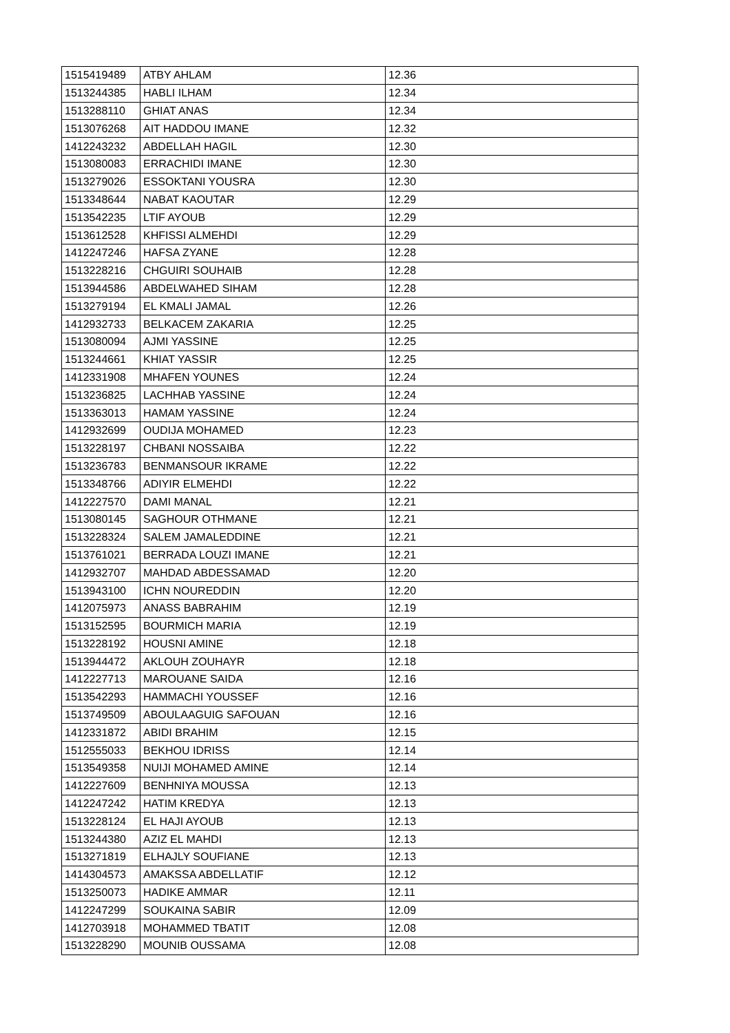| 1515419489 | ATBY AHLAM | 12.36 |
| 1513244385 | HABLI ILHAM | 12.34 |
| 1513288110 | GHIAT ANAS | 12.34 |
| 1513076268 | AIT HADDOU IMANE | 12.32 |
| 1412243232 | ABDELLAH HAGIL | 12.30 |
| 1513080083 | ERRACHIDI IMANE | 12.30 |
| 1513279026 | ESSOKTANI YOUSRA | 12.30 |
| 1513348644 | NABAT KAOUTAR | 12.29 |
| 1513542235 | LTIF AYOUB | 12.29 |
| 1513612528 | KHFISSI ALMEHDI | 12.29 |
| 1412247246 | HAFSA ZYANE | 12.28 |
| 1513228216 | CHGUIRI SOUHAIB | 12.28 |
| 1513944586 | ABDELWAHED SIHAM | 12.28 |
| 1513279194 | EL KMALI JAMAL | 12.26 |
| 1412932733 | BELKACEM ZAKARIA | 12.25 |
| 1513080094 | AJMI YASSINE | 12.25 |
| 1513244661 | KHIAT YASSIR | 12.25 |
| 1412331908 | MHAFEN YOUNES | 12.24 |
| 1513236825 | LACHHAB YASSINE | 12.24 |
| 1513363013 | HAMAM YASSINE | 12.24 |
| 1412932699 | OUDIJA MOHAMED | 12.23 |
| 1513228197 | CHBANI NOSSAIBA | 12.22 |
| 1513236783 | BENMANSOUR IKRAME | 12.22 |
| 1513348766 | ADIYIR ELMEHDI | 12.22 |
| 1412227570 | DAMI MANAL | 12.21 |
| 1513080145 | SAGHOUR OTHMANE | 12.21 |
| 1513228324 | SALEM JAMALEDDINE | 12.21 |
| 1513761021 | BERRADA LOUZI IMANE | 12.21 |
| 1412932707 | MAHDAD ABDESSAMAD | 12.20 |
| 1513943100 | ICHN NOUREDDIN | 12.20 |
| 1412075973 | ANASS BABRAHIM | 12.19 |
| 1513152595 | BOURMICH MARIA | 12.19 |
| 1513228192 | HOUSNI AMINE | 12.18 |
| 1513944472 | AKLOUH ZOUHAYR | 12.18 |
| 1412227713 | MAROUANE SAIDA | 12.16 |
| 1513542293 | HAMMACHI YOUSSEF | 12.16 |
| 1513749509 | ABOULAAGUIG SAFOUAN | 12.16 |
| 1412331872 | ABIDI BRAHIM | 12.15 |
| 1512555033 | BEKHOU IDRISS | 12.14 |
| 1513549358 | NUIJI MOHAMED AMINE | 12.14 |
| 1412227609 | BENHNIYA MOUSSA | 12.13 |
| 1412247242 | HATIM KREDYA | 12.13 |
| 1513228124 | EL HAJI AYOUB | 12.13 |
| 1513244380 | AZIZ EL MAHDI | 12.13 |
| 1513271819 | ELHAJLY SOUFIANE | 12.13 |
| 1414304573 | AMAKSSA ABDELLATIF | 12.12 |
| 1513250073 | HADIKE AMMAR | 12.11 |
| 1412247299 | SOUKAINA SABIR | 12.09 |
| 1412703918 | MOHAMMED TBATIT | 12.08 |
| 1513228290 | MOUNIB OUSSAMA | 12.08 |